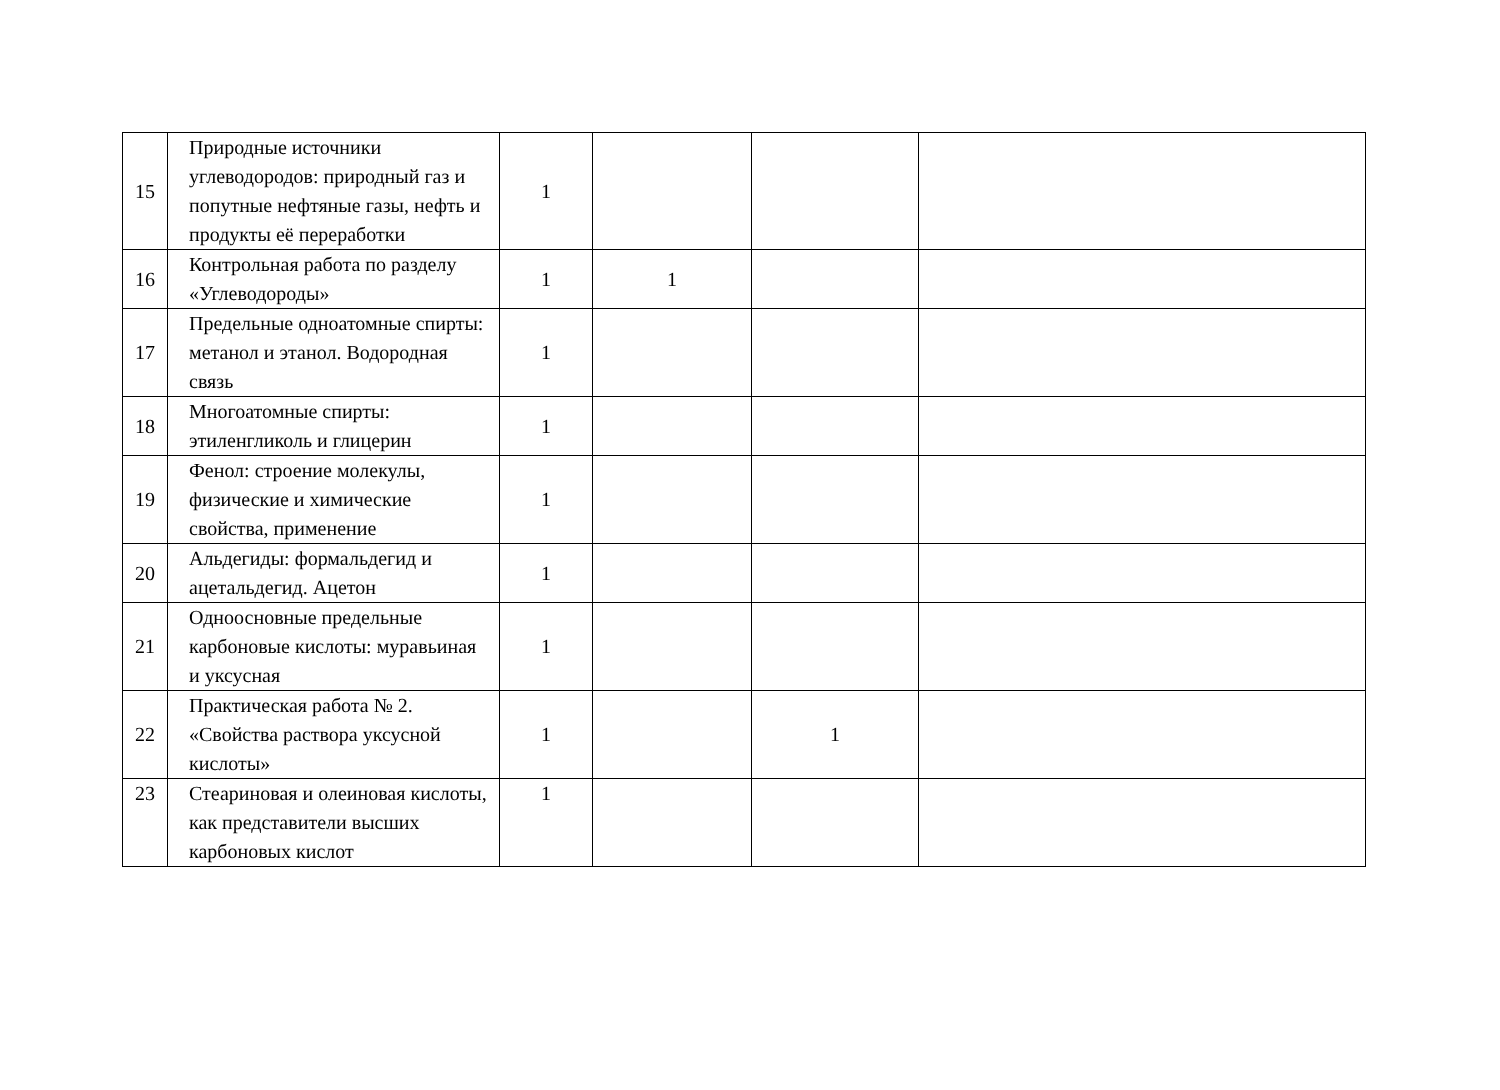| 15 | Природные источники углеводородов: природный газ и попутные нефтяные газы, нефть и продукты её переработки | 1 | | | |
| 16 | Контрольная работа по разделу «Углеводороды» | 1 | 1 | | |
| 17 | Предельные одноатомные спирты: метанол и этанол. Водородная связь | 1 | | | |
| 18 | Многоатомные спирты: этиленгликоль и глицерин | 1 | | | |
| 19 | Фенол: строение молекулы, физические и химические свойства, применение | 1 | | | |
| 20 | Альдегиды: формальдегид и ацетальдегид. Ацетон | 1 | | | |
| 21 | Одноосновные предельные карбоновые кислоты: муравьиная и уксусная | 1 | | | |
| 22 | Практическая работа № 2. «Свойства раствора уксусной кислоты» | 1 | | 1 | |
| 23 | Стеариновая и олеиновая кислоты, как представители высших карбоновых кислот | 1 | | | |